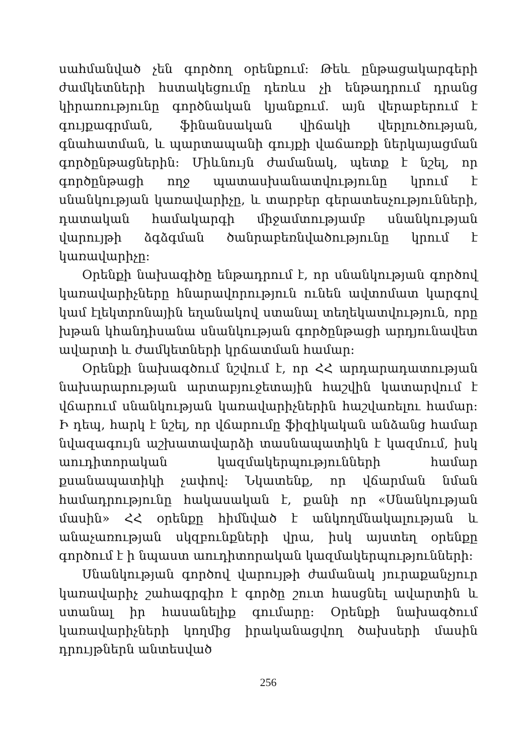սահմանված չեն գործող օրենքում: Թեև ընթացակարգերի ժամկետների հստակեցումը դեռևս չի ենթադրում դրանց կիրառությունը գործնական կյանքում. այն վերաբերում է գույքագրման, ֆինանսական վիճակի վերլուծության, գնահատման, և պարտապանի գույքի վաճառքի ներկայացման գործընթացներին: Միևնույն ժամանակ, պետք է նշել, որ գործընթացի ողջ պատասխանատվությունը կրում է սնանկության կառավարիչը, և տարբեր գերատեսչությունների, դատական համակարգի միջամտությամբ սնանկության վարույթի ձգձգման ծանրաբեռնվածությունը կրում է կառավարիչը:
Օրենքի նախագիծը ենթադրում է, որ սնանկության գործով կառավարիչները հնարավորություն ունեն ավտոմատ կարգով կամ էլեկտրոնային եղանակով ստանալ տեղեկատվություն, որը խթան կհանդիսանա սնանկության գործընթացի արդյունավետ ավարտի և ժամկետների կրճատման համար:
Օրենքի նախագծում նշվում է, որ ՀՀ արդարադատության նախարարության արտաբյուջետային հաշվին կատարվում է վճարում սնանկության կառավարիչներին հաշվառելու համար: Ի դեպ, հարկ է նշել, որ վճարումը ֆիզիկական անձանց համար նվազագույն աշխատավարձի տասնապատիկն է կազմում, իսկ աուդիտորական կազմակերպությունների համար քսանապատիկի չափով: Նկատենք, որ վճարման նման համադրությունը հակասական է, քանի որ «Սնանկության մասին» ՀՀ օրենքը հիմնված է անկողմնակալության և անաչառության սկզբունքների վրա, իսկ այստեղ օրենքը գործում է ի նպաստ աուդիտորական կազմակերպությունների:
Սնանկության գործով վարույթի ժամանակ յուրաքանչյուր կառավարիչ շահագրգիռ է գործը շուտ հասցնել ավարտին և ստանալ իր հասանելիք գումարը: Օրենքի նախագծում կառավարիչների կողմից իրականացվող ծախսերի մասին դրույթներն անտեսված
256